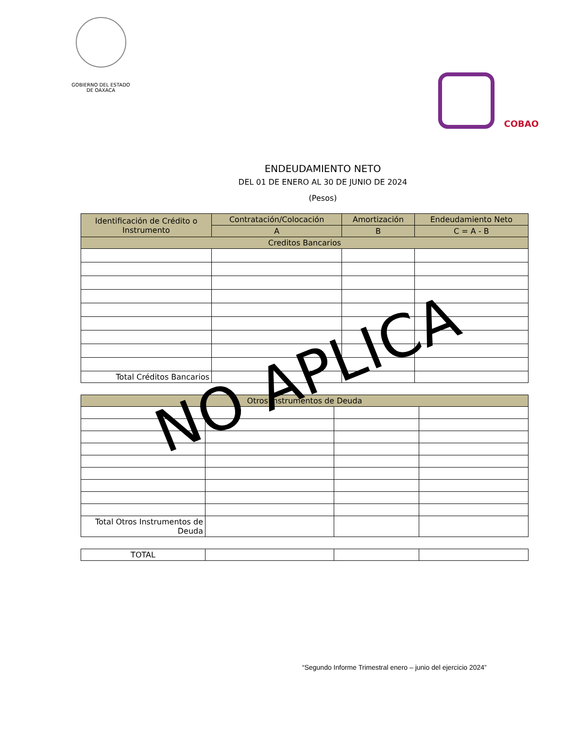GOBIERNO DEL ESTADO
DE OAXACA
COBAO
ENDEUDAMIENTO NETO
DEL 01 DE ENERO AL 30 DE JUNIO DE 2024
(Pesos)
| Identificación de Crédito o Instrumento | Contratación/Colocación | Amortización | Endeudamiento Neto |
| --- | --- | --- | --- |
| | A | B | C = A - B |
| Creditos Bancarios | | | |
| Total Créditos Bancarios | | | |
| Otros Instrumentos de Deuda | | | |
| Total Otros Instrumentos de Deuda | | | |
| TOTAL | | | |
NO APLICA
“Segundo Informe Trimestral enero – junio del ejercicio 2024”